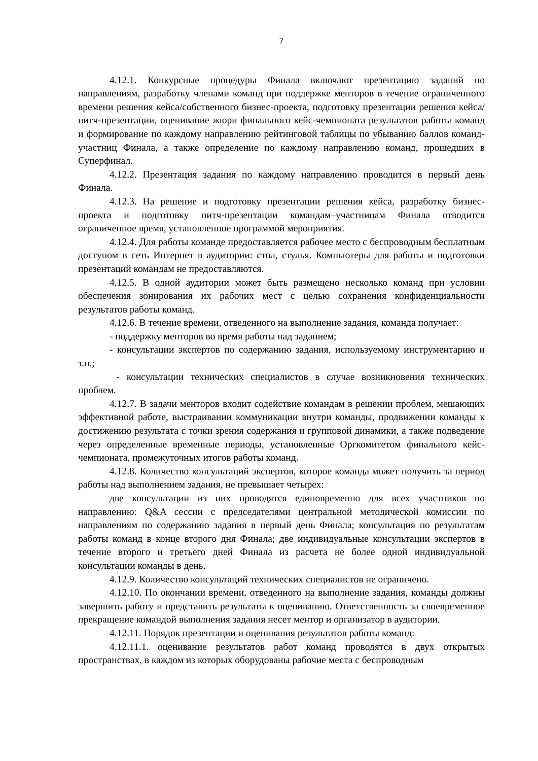7
4.12.1. Конкурсные процедуры Финала включают презентацию заданий по направлениям, разработку членами команд при поддержке менторов в течение ограниченного времени решения кейса/собственного бизнес-проекта, подготовку презентации решения кейса/питч-презентации, оценивание жюри финального кейс-чемпионата результатов работы команд и формирование по каждому направлению рейтинговой таблицы по убыванию баллов команд-участниц Финала, а также определение по каждому направлению команд, прошедших в Суперфинал.
4.12.2. Презентация задания по каждому направлению проводится в первый день Финала.
4.12.3. На решение и подготовку презентации решения кейса, разработку бизнес-проекта и подготовку питч-презентации командам–участницам Финала отводится ограниченное время, установленное программой мероприятия.
4.12.4. Для работы команде предоставляется рабочее место с беспроводным бесплатным доступом в сеть Интернет в аудитории: стол, стулья. Компьютеры для работы и подготовки презентаций командам не предоставляются.
4.12.5. В одной аудитории может быть размещено несколько команд при условии обеспечения зонирования их рабочих мест с целью сохранения конфиденциальности результатов работы команд.
4.12.6. В течение времени, отведенного на выполнение задания, команда получает:
- поддержку менторов во время работы над заданием;
- консультации экспертов по содержанию задания, используемому инструментарию и т.п.;
- консультации технических специалистов в случае возникновения технических проблем.
4.12.7. В задачи менторов входит содействие командам в решении проблем, мешающих эффективной работе, выстраивании коммуникации внутри команды, продвижении команды к достижению результата с точки зрения содержания и групповой динамики, а также подведение через определенные временные периоды, установленные Оргкомитетом финального кейс-чемпионата, промежуточных итогов работы команд.
4.12.8. Количество консультаций экспертов, которое команда может получить за период работы над выполнением задания, не превышает четырех:
две консультации из них проводятся единовременно для всех участников по направлению: Q&A сессии с председателями центральной методической комиссии по направлениям по содержанию задания в первый день Финала; консультация по результатам работы команд в конце второго дня Финала; две индивидуальные консультации экспертов в течение второго и третьего дней Финала из расчета не более одной индивидуальной консультации команды в день.
4.12.9. Количество консультаций технических специалистов не ограничено.
4.12.10. По окончании времени, отведенного на выполнение задания, команды должны завершить работу и представить результаты к оцениванию. Ответственность за своевременное прекращение командой выполнения задания несет ментор и организатор в аудитории.
4.12.11. Порядок презентации и оценивания результатов работы команд:
4.12.11.1. оценивание результатов работ команд проводятся в двух открытых пространствах, в каждом из которых оборудованы рабочие места с беспроводным